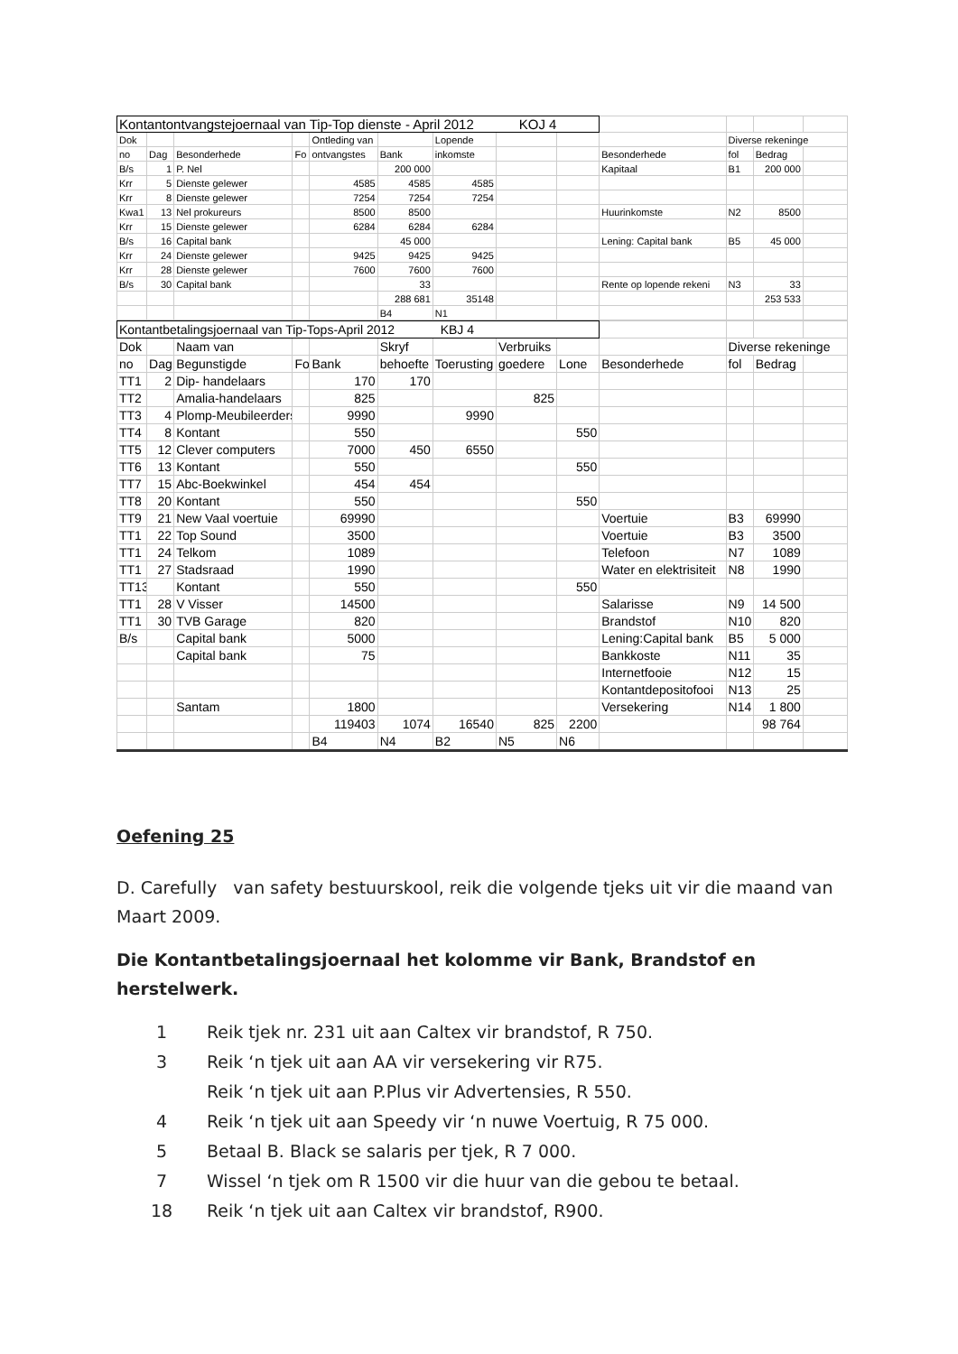| Kontantontvangstejoernaal van Tip-Top dienste - April 2012 KOJ 4 | | | | | | | | | | | | |
| Dok | | | | Ontleding van | | Lopende | | | | Diverse rekeninge | | |
| no | Dag | Besonderhede | Fo | ontvangstes | Bank | inkomste | | | Besonderhede | fol | Bedrag | |
| B/s | 1 | P. Nel | | | 200 000 | | | | Kapitaal | B1 | 200 000 | |
| Krr | 5 | Dienste gelewer | | 4585 | 4585 | 4585 | | | | | | |
| Krr | 8 | Dienste gelewer | | 7254 | 7254 | 7254 | | | | | | |
| Kwa1 | 13 | Nel prokureurs | | 8500 | 8500 | | | | Huurinkomste | N2 | 8500 | |
| Krr | 15 | Dienste gelewer | | 6284 | 6284 | 6284 | | | | | | |
| B/s | 16 | Capital bank | | | 45 000 | | | | Lening: Capital bank | B5 | 45 000 | |
| Krr | 24 | Dienste gelewer | | 9425 | 9425 | 9425 | | | | | | |
| Krr | 28 | Dienste gelewer | | 7600 | 7600 | 7600 | | | | | | |
| B/s | 30 | Capital bank | | | 33 | | | | Rente op lopende rekeni | N3 | 33 | |
| | | | | | 288 681 | 35148 | | | | | 253 533 | |
| | | | | | B4 | N1 | | | | | | |
| Kontantbetalingsjoernaal van Tip-Tops-April 2012 KBJ 4 | | | | | | | | | | | | |
| Dok | | Naam van | | | Skryf | | Verbruiks | | | Diverse rekeninge | | |
| no | Dag | Begunstigde | Fo | Bank | behoefte | Toerusting | goedere | Lone | Besonderhede | fol | Bedrag | |
| TT1 | 2 | Dip- handelaars | | 170 | 170 | | | | | | | |
| TT2 | | Amalia-handelaars | | 825 | | | 825 | | | | | |
| TT3 | 4 | Plomp-Meubileerders | | 9990 | | 9990 | | | | | | |
| TT4 | 8 | Kontant | | 550 | | | | 550 | | | | |
| TT5 | 12 | Clever computers | | 7000 | 450 | 6550 | | | | | | |
| TT6 | 13 | Kontant | | 550 | | | | 550 | | | | |
| TT7 | 15 | Abc-Boekwinkel | | 454 | 454 | | | | | | | |
| TT8 | 20 | Kontant | | 550 | | | | 550 | | | | |
| TT9 | 21 | New Vaal voertuie | | 69990 | | | | | Voertuie | B3 | 69990 | |
| TT1 | 22 | Top Sound | | 3500 | | | | | Voertuie | B3 | 3500 | |
| TT1 | 24 | Telkom | | 1089 | | | | | Telefoon | N7 | 1089 | |
| TT1 | 27 | Stadsraad | | 1990 | | | | | Water en elektrisiteit | N8 | 1990 | |
| TT13 | | Kontant | | 550 | | | | 550 | | | | |
| TT1 | 28 | V Visser | | 14500 | | | | | Salarisse | N9 | 14 500 | |
| TT1 | 30 | TVB Garage | | 820 | | | | | Brandstof | N10 | 820 | |
| B/s | | Capital bank | | 5000 | | | | | Lening:Capital bank | B5 | 5 000 | |
| | | Capital bank | | 75 | | | | | Bankkoste | N11 | 35 | |
| | | | | | | | | | Internetfooie | N12 | 15 | |
| | | | | | | | | | Kontantdepositofooi | N13 | 25 | |
| | | Santam | | 1800 | | | | | Versekering | N14 | 1 800 | |
| | | | | 119403 | 1074 | 16540 | 825 | 2200 | | | 98 764 | |
| | | | | B4 | N4 | B2 | N5 | N6 | | | | |
Oefening 25
D. Carefully van safety bestuurskool, reik die volgende tjeks uit vir die maand van Maart 2009.
Die Kontantbetalingsjoernaal het kolomme vir Bank, Brandstof en herstelwerk.
1 Reik tjek nr. 231 uit aan Caltex vir brandstof, R 750.
3 Reik ‘n tjek uit aan AA vir versekering vir R75.
Reik ‘n tjek uit aan P.Plus vir Advertensies, R 550.
4 Reik ‘n tjek uit aan Speedy vir ‘n nuwe Voertuig, R 75 000.
5 Betaal B. Black se salaris per tjek, R 7 000.
7 Wissel ‘n tjek om R 1500 vir die huur van die gebou te betaal.
18 Reik ‘n tjek uit aan Caltex vir brandstof, R900.